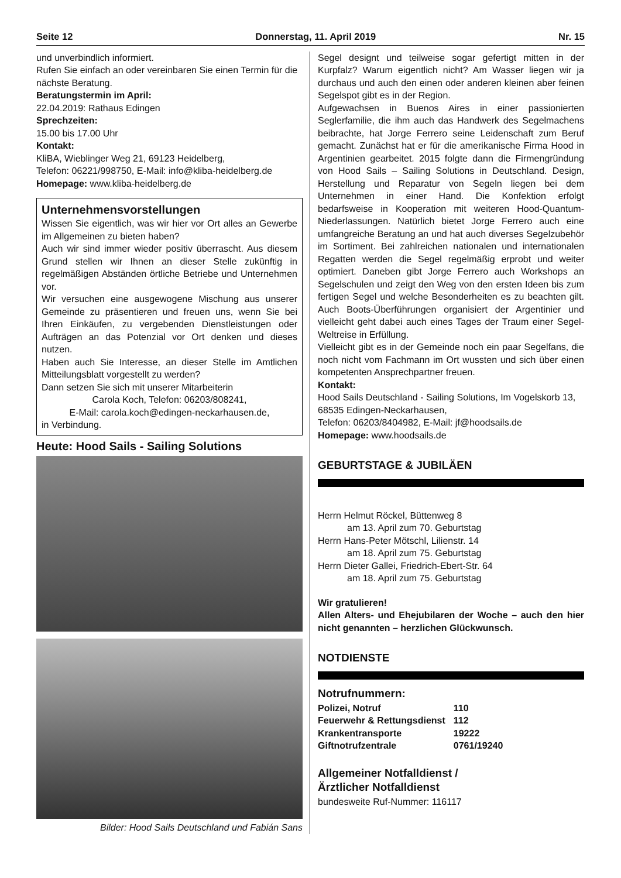Seite 12 Donnerstag, 11. April 2019 Nr. 15
und unverbindlich informiert.
Rufen Sie einfach an oder vereinbaren Sie einen Termin für die nächste Beratung.
Beratungstermin im April:
22.04.2019: Rathaus Edingen
Sprechzeiten:
15.00 bis 17.00 Uhr
Kontakt:
KliBA, Wieblinger Weg 21, 69123 Heidelberg,
Telefon: 06221/998750, E-Mail: info@kliba-heidelberg.de
Homepage: www.kliba-heidelberg.de
Unternehmensvorstellungen
Wissen Sie eigentlich, was wir hier vor Ort alles an Gewerbe im Allgemeinen zu bieten haben?
Auch wir sind immer wieder positiv überrascht. Aus diesem Grund stellen wir Ihnen an dieser Stelle zukünftig in regelmäßigen Abständen örtliche Betriebe und Unternehmen vor.
Wir versuchen eine ausgewogene Mischung aus unserer Gemeinde zu präsentieren und freuen uns, wenn Sie bei Ihren Einkäufen, zu vergebenden Dienstleistungen oder Aufträgen an das Potenzial vor Ort denken und dieses nutzen.
Haben auch Sie Interesse, an dieser Stelle im Amtlichen Mitteilungsblatt vorgestellt zu werden?
Dann setzen Sie sich mit unserer Mitarbeiterin
Carola Koch, Telefon: 06203/808241,
E-Mail: carola.koch@edingen-neckarhausen.de,
in Verbindung.
Heute: Hood Sails - Sailing Solutions
Bilder: Hood Sails Deutschland und Fabián Sans
Segel designt und teilweise sogar gefertigt mitten in der Kurpfalz? Warum eigentlich nicht? Am Wasser liegen wir ja durchaus und auch den einen oder anderen kleinen aber feinen Segelspot gibt es in der Region.
Aufgewachsen in Buenos Aires in einer passionierten Seglerfamilie, die ihm auch das Handwerk des Segelmachens beibrachte, hat Jorge Ferrero seine Leidenschaft zum Beruf gemacht. Zunächst hat er für die amerikanische Firma Hood in Argentinien gearbeitet. 2015 folgte dann die Firmengründung von Hood Sails – Sailing Solutions in Deutschland. Design, Herstellung und Reparatur von Segeln liegen bei dem Unternehmen in einer Hand. Die Konfektion erfolgt bedarfsweise in Kooperation mit weiteren Hood-Quantum-Niederlassungen. Natürlich bietet Jorge Ferrero auch eine umfangreiche Beratung an und hat auch diverses Segelzubehör im Sortiment. Bei zahlreichen nationalen und internationalen Regatten werden die Segel regelmäßig erprobt und weiter optimiert. Daneben gibt Jorge Ferrero auch Workshops an Segelschulen und zeigt den Weg von den ersten Ideen bis zum fertigen Segel und welche Besonderheiten es zu beachten gilt. Auch Boots-Überführungen organisiert der Argentinier und vielleicht geht dabei auch eines Tages der Traum einer Segel-Weltreise in Erfüllung.
Vielleicht gibt es in der Gemeinde noch ein paar Segelfans, die noch nicht vom Fachmann im Ort wussten und sich über einen kompetenten Ansprechpartner freuen.
Kontakt:
Hood Sails Deutschland - Sailing Solutions, Im Vogelskorb 13, 68535 Edingen-Neckarhausen,
Telefon: 06203/8404982, E-Mail: jf@hoodsails.de
Homepage: www.hoodsails.de
GEBURTSTAGE & JUBILÄEN
Herrn Helmut Röckel, Büttenweg 8
am 13. April zum 70. Geburtstag
Herrn Hans-Peter Mötschl, Lilienstr. 14
am 18. April zum 75. Geburtstag
Herrn Dieter Gallei, Friedrich-Ebert-Str. 64
am 18. April zum 75. Geburtstag
Wir gratulieren!
Allen Alters- und Ehejubilaren der Woche – auch den hier nicht genannten – herzlichen Glückwunsch.
NOTDIENSTE
Notrufnummern:
| Polizei, Notruf | 110 |
| Feuerwehr & Rettungsdienst | 112 |
| Krankentransporte | 19222 |
| Giftnotrufzentrale | 0761/19240 |
Allgemeiner Notfalldienst /
Ärztlicher Notfalldienst
bundesweite Ruf-Nummer: 116117